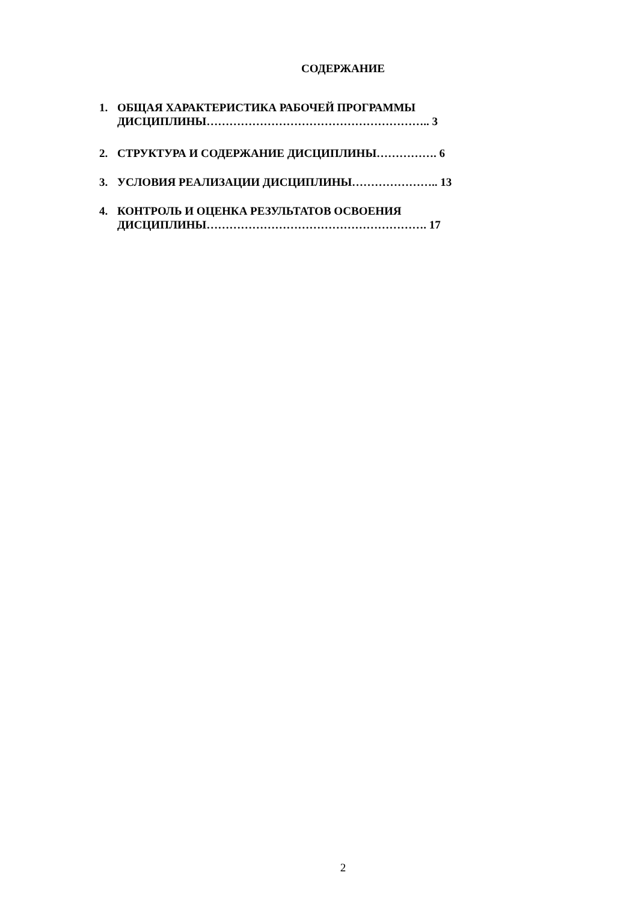СОДЕРЖАНИЕ
1. ОБЩАЯ ХАРАКТЕРИСТИКА РАБОЧЕЙ ПРОГРАММЫ ДИСЦИПЛИНЫ………………………………………………….. 3
2. СТРУКТУРА И СОДЕРЖАНИЕ ДИСЦИПЛИНЫ……………. 6
3. УСЛОВИЯ РЕАЛИЗАЦИИ ДИСЦИПЛИНЫ………………….. 13
4. КОНТРОЛЬ И ОЦЕНКА РЕЗУЛЬТАТОВ ОСВОЕНИЯ ДИСЦИПЛИНЫ…………………………………………………. 17
2